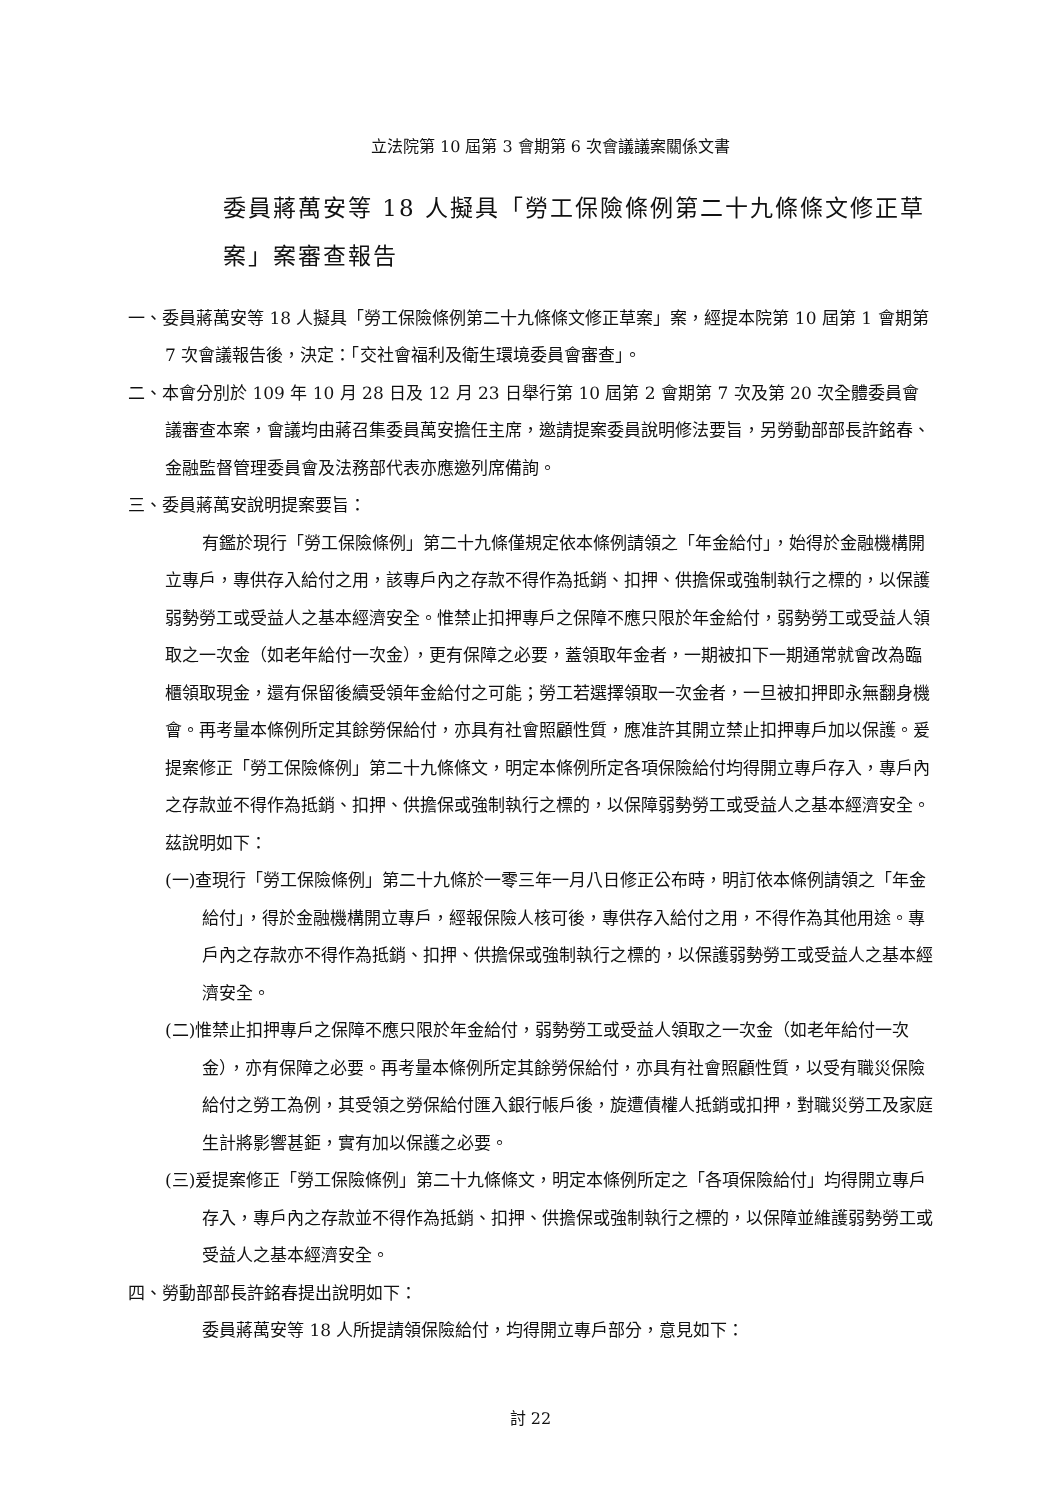立法院第 10 屆第 3 會期第 6 次會議議案關係文書
委員蔣萬安等 18 人擬具「勞工保險條例第二十九條條文修正草案」案審查報告
一、委員蔣萬安等 18 人擬具「勞工保險條例第二十九條條文修正草案」案，經提本院第 10 屆第 1 會期第 7 次會議報告後，決定：「交社會福利及衛生環境委員會審查」。
二、本會分別於 109 年 10 月 28 日及 12 月 23 日舉行第 10 屆第 2 會期第 7 次及第 20 次全體委員會議審查本案，會議均由蔣召集委員萬安擔任主席，邀請提案委員說明修法要旨，另勞動部部長許銘春、金融監督管理委員會及法務部代表亦應邀列席備詢。
三、委員蔣萬安說明提案要旨：
有鑑於現行「勞工保險條例」第二十九條僅規定依本條例請領之「年金給付」，始得於金融機構開立專戶，專供存入給付之用，該專戶內之存款不得作為抵銷、扣押、供擔保或強制執行之標的，以保護弱勢勞工或受益人之基本經濟安全。惟禁止扣押專戶之保障不應只限於年金給付，弱勢勞工或受益人領取之一次金（如老年給付一次金），更有保障之必要，蓋領取年金者，一期被扣下一期通常就會改為臨櫃領取現金，還有保留後續受領年金給付之可能；勞工若選擇領取一次金者，一旦被扣押即永無翻身機會。再考量本條例所定其餘勞保給付，亦具有社會照顧性質，應准許其開立禁止扣押專戶加以保護。爰提案修正「勞工保險條例」第二十九條條文，明定本條例所定各項保險給付均得開立專戶存入，專戶內之存款並不得作為抵銷、扣押、供擔保或強制執行之標的，以保障弱勢勞工或受益人之基本經濟安全。茲說明如下：
(一)查現行「勞工保險條例」第二十九條於一零三年一月八日修正公布時，明訂依本條例請領之「年金給付」，得於金融機構開立專戶，經報保險人核可後，專供存入給付之用，不得作為其他用途。專戶內之存款亦不得作為抵銷、扣押、供擔保或強制執行之標的，以保護弱勢勞工或受益人之基本經濟安全。
(二)惟禁止扣押專戶之保障不應只限於年金給付，弱勢勞工或受益人領取之一次金（如老年給付一次金），亦有保障之必要。再考量本條例所定其餘勞保給付，亦具有社會照顧性質，以受有職災保險給付之勞工為例，其受領之勞保給付匯入銀行帳戶後，旋遭債權人抵銷或扣押，對職災勞工及家庭生計將影響甚鉅，實有加以保護之必要。
(三)爰提案修正「勞工保險條例」第二十九條條文，明定本條例所定之「各項保險給付」均得開立專戶存入，專戶內之存款並不得作為抵銷、扣押、供擔保或強制執行之標的，以保障並維護弱勢勞工或受益人之基本經濟安全。
四、勞動部部長許銘春提出說明如下：
委員蔣萬安等 18 人所提請領保險給付，均得開立專戶部分，意見如下：
討 22